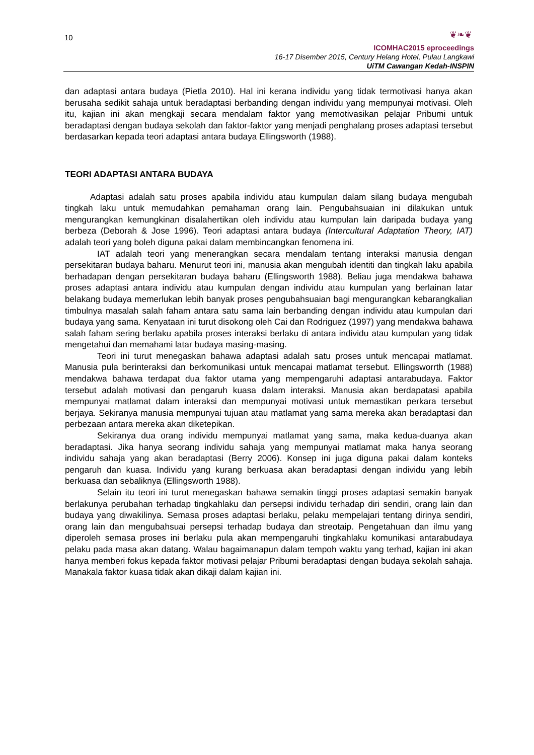10
❦❧❦
ICOMHAC2015 eproceedings
16-17 Disember 2015, Century Helang Hotel, Pulau Langkawi
UiTM Cawangan Kedah-INSPIN
dan adaptasi antara budaya (Pietla 2010). Hal ini kerana individu yang tidak termotivasi hanya akan berusaha sedikit sahaja untuk beradaptasi berbanding dengan individu yang mempunyai motivasi. Oleh itu, kajian ini akan mengkaji secara mendalam faktor yang memotivasikan pelajar Pribumi untuk beradaptasi dengan budaya sekolah dan faktor-faktor yang menjadi penghalang proses adaptasi tersebut berdasarkan kepada teori adaptasi antara budaya Ellingsworth (1988).
TEORI ADAPTASI ANTARA BUDAYA
Adaptasi adalah satu proses apabila individu atau kumpulan dalam silang budaya mengubah tingkah laku untuk memudahkan pemahaman orang lain. Pengubahsuaian ini dilakukan untuk mengurangkan kemungkinan disalahertikan oleh individu atau kumpulan lain daripada budaya yang berbeza (Deborah & Jose 1996). Teori adaptasi antara budaya (Intercultural Adaptation Theory, IAT) adalah teori yang boleh diguna pakai dalam membincangkan fenomena ini.
IAT adalah teori yang menerangkan secara mendalam tentang interaksi manusia dengan persekitaran budaya baharu. Menurut teori ini, manusia akan mengubah identiti dan tingkah laku apabila berhadapan dengan persekitaran budaya baharu (Ellingsworth 1988). Beliau juga mendakwa bahawa proses adaptasi antara individu atau kumpulan dengan individu atau kumpulan yang berlainan latar belakang budaya memerlukan lebih banyak proses pengubahsuaian bagi mengurangkan kebarangkalian timbulnya masalah salah faham antara satu sama lain berbanding dengan individu atau kumpulan dari budaya yang sama. Kenyataan ini turut disokong oleh Cai dan Rodriguez (1997) yang mendakwa bahawa salah faham sering berlaku apabila proses interaksi berlaku di antara individu atau kumpulan yang tidak mengetahui dan memahami latar budaya masing-masing.
Teori ini turut menegaskan bahawa adaptasi adalah satu proses untuk mencapai matlamat. Manusia pula berinteraksi dan berkomunikasi untuk mencapai matlamat tersebut. Ellingsworrth (1988) mendakwa bahawa terdapat dua faktor utama yang mempengaruhi adaptasi antarabudaya. Faktor tersebut adalah motivasi dan pengaruh kuasa dalam interaksi. Manusia akan berdapatasi apabila mempunyai matlamat dalam interaksi dan mempunyai motivasi untuk memastikan perkara tersebut berjaya. Sekiranya manusia mempunyai tujuan atau matlamat yang sama mereka akan beradaptasi dan perbezaan antara mereka akan diketepikan.
Sekiranya dua orang individu mempunyai matlamat yang sama, maka kedua-duanya akan beradaptasi. Jika hanya seorang individu sahaja yang mempunyai matlamat maka hanya seorang individu sahaja yang akan beradaptasi (Berry 2006). Konsep ini juga diguna pakai dalam konteks pengaruh dan kuasa. Individu yang kurang berkuasa akan beradaptasi dengan individu yang lebih berkuasa dan sebaliknya (Ellingsworth 1988).
Selain itu teori ini turut menegaskan bahawa semakin tinggi proses adaptasi semakin banyak berlakunya perubahan terhadap tingkahlaku dan persepsi individu terhadap diri sendiri, orang lain dan budaya yang diwakilinya. Semasa proses adaptasi berlaku, pelaku mempelajari tentang dirinya sendiri, orang lain dan mengubahsuai persepsi terhadap budaya dan streotaip. Pengetahuan dan ilmu yang diperoleh semasa proses ini berlaku pula akan mempengaruhi tingkahlaku komunikasi antarabudaya pelaku pada masa akan datang. Walau bagaimanapun dalam tempoh waktu yang terhad, kajian ini akan hanya memberi fokus kepada faktor motivasi pelajar Pribumi beradaptasi dengan budaya sekolah sahaja. Manakala faktor kuasa tidak akan dikaji dalam kajian ini.